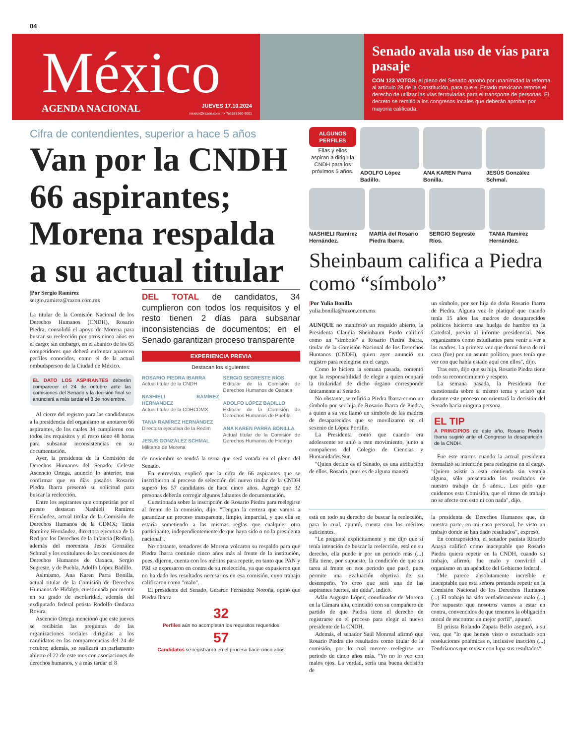04
México
AGENDA NACIONAL
JUEVES 17.10.2024
mexico@razon.com.mx Tel.555260-6001
Senado avala uso de vías para pasaje
CON 123 VOTOS, el pleno del Senado aprobó por unanimidad la reforma al artículo 28 de la Constitución, para que el Estado mexicano retome el derecho de utilizar las vías ferroviarias para el transporte de personas. El decreto se remitió a los congresos locales que deberán aprobar por mayoría calificada.
Cifra de contendientes, superior a hace 5 años
Van por la CNDH 66 aspirantes; Morena respalda a su actual titular
|Por Sergio Ramírez
sergio.ramirez@razon.com.mx
La titular de la Comisión Nacional de los Derechos Humanos (CNDH), Rosario Piedra, consolidó el apoyo de Morena para buscar su reelección por otros cinco años en el cargo; sin embargo, en el abanico de los 65 competidores que deberá enfrentar aparecen perfiles conocidos, como el de la actual ombudsperson de la Ciudad de México.
EL DATO LOS ASPIRANTES deberán comparecer el 24 de octubre ante las comisiones del Senado y la decisión final se anunciará a más tardar el 8 de noviembre.
Al cierre del registro para las candidaturas a la presidencia del organismo se anotaron 66 aspirantes, de los cuales 34 cumplieron con todos los requisitos y el resto tiene 48 horas para subsanar inconsistencias en su documentación.
Ayer, la presidenta de la Comisión de Derechos Humanos del Senado, Celeste Ascencio Ortega, anunció lo anterior, tras confirmar que en días pasados Rosario Piedra Ibarra presentó su solicitud para buscar la reelección.
Entre los aspirantes que competirán por el puesto destacan Nashieli Ramírez Hernández, actual titular de la Comisión de Derechos Humanos de la CDMX; Tania Ramírez Hernández, directora ejecutiva de la Red por los Derechos de la Infancia (Redim), además del morenista Jesús González Schmal y los extitulares de las comisiones de Derechos Humanos de Oaxaca, Sergio Segreste, y de Puebla, Adolfo López Badillo.
Asimismo, Ana Karen Parra Bonilla, actual titular de la Comisión de Derechos Humanos de Hidalgo, cuestionada por mentir en su grado de escolaridad, además del exdiputado federal petista Rodolfo Ondarza Rovira.
Ascencio Ortega mencionó que este jueves se recibirán las preguntas de las organizaciones sociales dirigidas a los candidatos en las comparecencias del 24 de octubre; además, se realizará un parlamento abierto el 22 de este mes con asociaciones de derechos humanos, y a más tardar el 8
DEL TOTAL de candidatos, 34 cumplieron con todos los requisitos y el resto tienen 2 días para subsanar inconsistencias de documentos; en el Senado garantizan proceso transparente
EXPERIENCIA PREVIA
Destacan los siguientes:
ROSARIO PIEDRA IBARRA
Actual titular de la CNDH
NASHIELI RAMÍREZ HERNÁNDEZ
Actual titular de la CDHCDMX
TANIA RAMÍREZ HERNÁNDEZ
Directora ejecutiva de la Redim
JESÚS GONZÁLEZ SCHMAL
Militante de Morena
SERGIO SEGRESTE RÍOS
Extitular de la Comisión de Derechos Humanos de Oaxaca
ADOLFO LÓPEZ BADILLO
Extitular de la Comisión de Derechos Humanos de Puebla
ANA KAREN PARRA BONILLA
Actual titular de la Comisión de Derechos Humanos de Hidalgo
de noviembre se tendrá la terna que será votada en el pleno del Senado.
En entrevista, explicó que la cifra de 66 aspirantes que se inscribieron al proceso de selección del nuevo titular de la CNDH superó los 57 candidatos de hace cinco años. Agregó que 32 personas deberán corregir algunos faltantes de documentación.
Cuestionada sobre la inscripción de Rosario Piedra para reelegirse al frente de la comisión, dijo: "Tengan la certeza que vamos a garantizar un proceso transparente, limpio, imparcial, y que ella se estaría sometiendo a las mismas reglas que cualquier otro participante, independientemente de que haya sido o no la presidenta nacional".
No obstante, senadores de Morena volcaron su respaldo para que Piedra Ibarra continúe cinco años más al frente de la institución, pues, dijeron, cuenta con los méritos para repetir, en tanto que PAN y PRI se expresaron en contra de su reelección, ya que expusieron que no ha dado los resultados necesarios en esa comisión, cuyo trabajo calificaron como "malo".
El presidente del Senado, Gerardo Fernández Noroña, opinó que Piedra Ibarra
32
Perfiles aún no acompletan los requisitos requeridos
57
Candidatos se registraron en el proceso hace cinco años
ALGUNOS PERFILES
Ellas y ellos aspiran a dirigir la CNDH para los próximos 5 años.
ADOLFO López Badillo.
ANA KAREN Parra Bonilla.
JESÚS González Schmal.
NASHIELI Ramírez Hernández.
MARÍA del Rosario Piedra Ibarra.
SERGIO Segreste Ríos.
TANIA Ramírez Hernández.
Sheinbaum califica a Piedra como “símbolo”
|Por Yulia Bonilla
yulia.bonilla@razon.com.mx
AUNQUE no manifestó un respaldo abierto, la Presidenta Claudia Sheinbaum Pardo calificó como un "símbolo" a Rosario Piedra Ibarra, titular de la Comisión Nacional de los Derechos Humanos (CNDH), quien ayer anunció su registro para reelegirse en el cargo.
Como lo hiciera la semana pasada, comentó que la responsabilidad de elegir a quien ocupará la titularidad de dicho órgano corresponde únicamente al Senado.
No obstante, se refirió a Piedra Ibarra como un símbolo por ser hija de Rosario Ibarra de Piedra, a quien a su vez llamó un símbolo de las madres de desaparecidos que se movilizaron en el sexenio de López Portillo.
La Presidenta contó que cuando era adolescente se unió a este movimiento, junto a compañeros del Colegio de Ciencias y Humanidades Sur.
"Quien decide es el Senado, es una atribución de ellos. Rosario, pues es de alguna manera
un símbolo, por ser hija de doña Rosario Ibarra de Piedra. Alguna vez le platiqué que cuando tenía 15 años las madres de desaparecidos políticos hicieron una huelga de hambre en la Catedral, previo al informe presidencial. Nos organizamos como estudiantes para venir a ver a las madres. La primera vez que dormí fuera de mi casa (fue) por un asunto político, pues tenía que ver con que había estado aquí con ellos", dijo.
Tras esto, dijo que su hija, Rosario Piedra tiene todo su reconocimiento y respeto.
La semana pasada, la Presidenta fue cuestionada sobre si mismo tema y aclaró que durante este proceso no orientará la decisión del Senado hacia ninguna persona.
EL TIP
A PRINCIPIOS de este año, Rosario Piedra Ibarra sugirió ante el Congreso la desaparición de la CNDH.
Fue este martes cuando la actual presidenta formalizó su intención para reelegirse en el cargo. "Quiero asistir a esta contienda sin ventaja alguna, sólo presentando los resultados de nuestro trabajo de 5 años... Les pido que cuidemos esta Comisión, que el ritmo de trabajo no se afecte con esto ni con nada", dijo.
está en todo su derecho de buscar la reelección, para lo cual, apuntó, cuenta con los méritos suficientes.
"Le pregunté explícitamente y me dijo que sí tenía intención de buscar la reelección, está en su derecho, ella puede ir por un periodo más (...) Ella tiene, por supuesto, la condición de que su tarea al frente en este periodo que pasó, pues permite una evaluación objetiva de su desempeño. Yo creo que será una de las aspirantes fuertes, sin duda", indicó.
Adán Augusto López, coordinador de Morena en la Cámara alta, coincidió con su compañero de partido de que Piedra tiene el derecho de registrarse en el proceso para elegir al nuevo presidente de la CNDH.
Además, el senador Saúl Monreal afirmó que Rosario Piedra dio resultados como titular de la comisión, por lo cual merece reelegirse un periodo de cinco años más. "Yo no lo veo con malos ojos. La verdad, sería una buena decisión de
la presidenta de Derechos Humanos que, de nuestra parte, en mi caso personal, he visto un trabajo donde se han dado resultados", expresó.
En contraposición, el senador panista Ricardo Anaya calificó como inaceptable que Rosario Piedra quiera repetir en la CNDH, cuando su trabajo, afirmó, fue malo y convirtió al organismo en un apéndice del Gobierno federal.
"Me parece absolutamente increíble e inaceptable que esta señora pretenda repetir en la Comisión Nacional de los Derechos Humanos (...) El trabajo ha sido verdaderamente malo (...) Por supuesto que nosotros vamos a estar en contra, convencidos de que tenemos la obligación moral de encontrar un mejor perfil", apuntó.
El priista Rolando Zapata Bello aseguró, a su vez, que "lo que hemos visto o escuchado son resoluciones polémicas o, inclusive inacción (...) Tendríamos que revisar con lupa sus resultados".